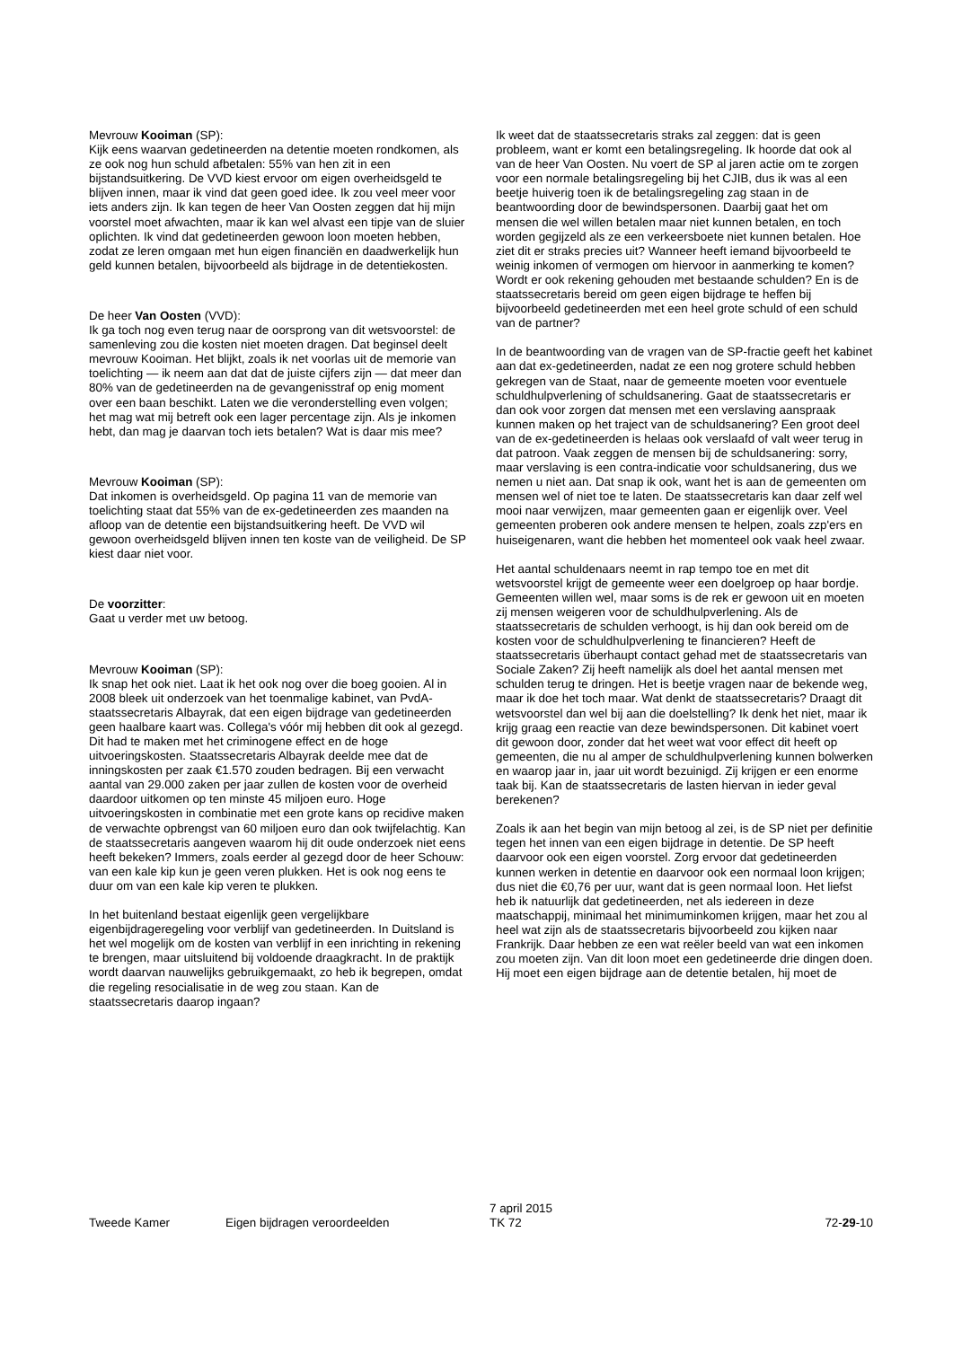Mevrouw Kooiman (SP):
Kijk eens waarvan gedetineerden na detentie moeten rondkomen, als ze ook nog hun schuld afbetalen: 55% van hen zit in een bijstandsuitkering. De VVD kiest ervoor om eigen overheidsgeld te blijven innen, maar ik vind dat geen goed idee. Ik zou veel meer voor iets anders zijn. Ik kan tegen de heer Van Oosten zeggen dat hij mijn voorstel moet afwachten, maar ik kan wel alvast een tipje van de sluier oplichten. Ik vind dat gedetineerden gewoon loon moeten hebben, zodat ze leren omgaan met hun eigen financiën en daadwerkelijk hun geld kunnen betalen, bijvoorbeeld als bijdrage in de detentiekosten.
De heer Van Oosten (VVD):
Ik ga toch nog even terug naar de oorsprong van dit wetsvoorstel: de samenleving zou die kosten niet moeten dragen. Dat beginsel deelt mevrouw Kooiman. Het blijkt, zoals ik net voorlas uit de memorie van toelichting — ik neem aan dat dat de juiste cijfers zijn — dat meer dan 80% van de gedetineerden na de gevangenisstraf op enig moment over een baan beschikt. Laten we die veronderstelling even volgen; het mag wat mij betreft ook een lager percentage zijn. Als je inkomen hebt, dan mag je daarvan toch iets betalen? Wat is daar mis mee?
Mevrouw Kooiman (SP):
Dat inkomen is overheidsgeld. Op pagina 11 van de memorie van toelichting staat dat 55% van de ex-gedetineerden zes maanden na afloop van de detentie een bijstandsuitkering heeft. De VVD wil gewoon overheidsgeld blijven innen ten koste van de veiligheid. De SP kiest daar niet voor.
De voorzitter:
Gaat u verder met uw betoog.
Mevrouw Kooiman (SP):
Ik snap het ook niet. Laat ik het ook nog over die boeg gooien. Al in 2008 bleek uit onderzoek van het toenmalige kabinet, van PvdA-staatssecretaris Albayrak, dat een eigen bijdrage van gedetineerden geen haalbare kaart was. Collega's vóór mij hebben dit ook al gezegd. Dit had te maken met het criminogene effect en de hoge uitvoeringskosten. Staatssecretaris Albayrak deelde mee dat de inningskosten per zaak €1.570 zouden bedragen. Bij een verwacht aantal van 29.000 zaken per jaar zullen de kosten voor de overheid daardoor uitkomen op ten minste 45 miljoen euro. Hoge uitvoeringskosten in combinatie met een grote kans op recidive maken de verwachte opbrengst van 60 miljoen euro dan ook twijfelachtig. Kan de staatssecretaris aangeven waarom hij dit oude onderzoek niet eens heeft bekeken? Immers, zoals eerder al gezegd door de heer Schouw: van een kale kip kun je geen veren plukken. Het is ook nog eens te duur om van een kale kip veren te plukken.
In het buitenland bestaat eigenlijk geen vergelijkbare eigenbijdrageregeling voor verblijf van gedetineerden. In Duitsland is het wel mogelijk om de kosten van verblijf in een inrichting in rekening te brengen, maar uitsluitend bij voldoende draagkracht. In de praktijk wordt daarvan nauwelijks gebruikgemaakt, zo heb ik begrepen, omdat die regeling resocialisatie in de weg zou staan. Kan de staatssecretaris daarop ingaan?
Ik weet dat de staatssecretaris straks zal zeggen: dat is geen probleem, want er komt een betalingsregeling. Ik hoorde dat ook al van de heer Van Oosten. Nu voert de SP al jaren actie om te zorgen voor een normale betalingsregeling bij het CJIB, dus ik was al een beetje huiverig toen ik de betalingsregeling zag staan in de beantwoording door de bewindspersonen. Daarbij gaat het om mensen die wel willen betalen maar niet kunnen betalen, en toch worden gegijzeld als ze een verkeersboete niet kunnen betalen. Hoe ziet dit er straks precies uit? Wanneer heeft iemand bijvoorbeeld te weinig inkomen of vermogen om hiervoor in aanmerking te komen? Wordt er ook rekening gehouden met bestaande schulden? En is de staatssecretaris bereid om geen eigen bijdrage te heffen bij bijvoorbeeld gedetineerden met een heel grote schuld of een schuld van de partner?
In de beantwoording van de vragen van de SP-fractie geeft het kabinet aan dat ex-gedetineerden, nadat ze een nog grotere schuld hebben gekregen van de Staat, naar de gemeente moeten voor eventuele schuldhulpverlening of schuldsanering. Gaat de staatssecretaris er dan ook voor zorgen dat mensen met een verslaving aanspraak kunnen maken op het traject van de schuldsanering? Een groot deel van de ex-gedetineerden is helaas ook verslaafd of valt weer terug in dat patroon. Vaak zeggen de mensen bij de schuldsanering: sorry, maar verslaving is een contra-indicatie voor schuldsanering, dus we nemen u niet aan. Dat snap ik ook, want het is aan de gemeenten om mensen wel of niet toe te laten. De staatssecretaris kan daar zelf wel mooi naar verwijzen, maar gemeenten gaan er eigenlijk over. Veel gemeenten proberen ook andere mensen te helpen, zoals zzp'ers en huiseigenaren, want die hebben het momenteel ook vaak heel zwaar.
Het aantal schuldenaars neemt in rap tempo toe en met dit wetsvoorstel krijgt de gemeente weer een doelgroep op haar bordje. Gemeenten willen wel, maar soms is de rek er gewoon uit en moeten zij mensen weigeren voor de schuldhulpverlening. Als de staatssecretaris de schulden verhoogt, is hij dan ook bereid om de kosten voor de schuldhulpverlening te financieren? Heeft de staatssecretaris überhaupt contact gehad met de staatssecretaris van Sociale Zaken? Zij heeft namelijk als doel het aantal mensen met schulden terug te dringen. Het is beetje vragen naar de bekende weg, maar ik doe het toch maar. Wat denkt de staatssecretaris? Draagt dit wetsvoorstel dan wel bij aan die doelstelling? Ik denk het niet, maar ik krijg graag een reactie van deze bewindspersonen. Dit kabinet voert dit gewoon door, zonder dat het weet wat voor effect dit heeft op gemeenten, die nu al amper de schuldhulpverlening kunnen bolwerken en waarop jaar in, jaar uit wordt bezuinigd. Zij krijgen er een enorme taak bij. Kan de staatssecretaris de lasten hiervan in ieder geval berekenen?
Zoals ik aan het begin van mijn betoog al zei, is de SP niet per definitie tegen het innen van een eigen bijdrage in detentie. De SP heeft daarvoor ook een eigen voorstel. Zorg ervoor dat gedetineerden kunnen werken in detentie en daarvoor ook een normaal loon krijgen; dus niet die €0,76 per uur, want dat is geen normaal loon. Het liefst heb ik natuurlijk dat gedetineerden, net als iedereen in deze maatschappij, minimaal het minimuminkomen krijgen, maar het zou al heel wat zijn als de staatssecretaris bijvoorbeeld zou kijken naar Frankrijk. Daar hebben ze een wat reëler beeld van wat een inkomen zou moeten zijn. Van dit loon moet een gedetineerde drie dingen doen. Hij moet een eigen bijdrage aan de detentie betalen, hij moet de
Tweede Kamer Eigen bijdragen veroordeelden
7 april 2015
TK 72
72-29-10